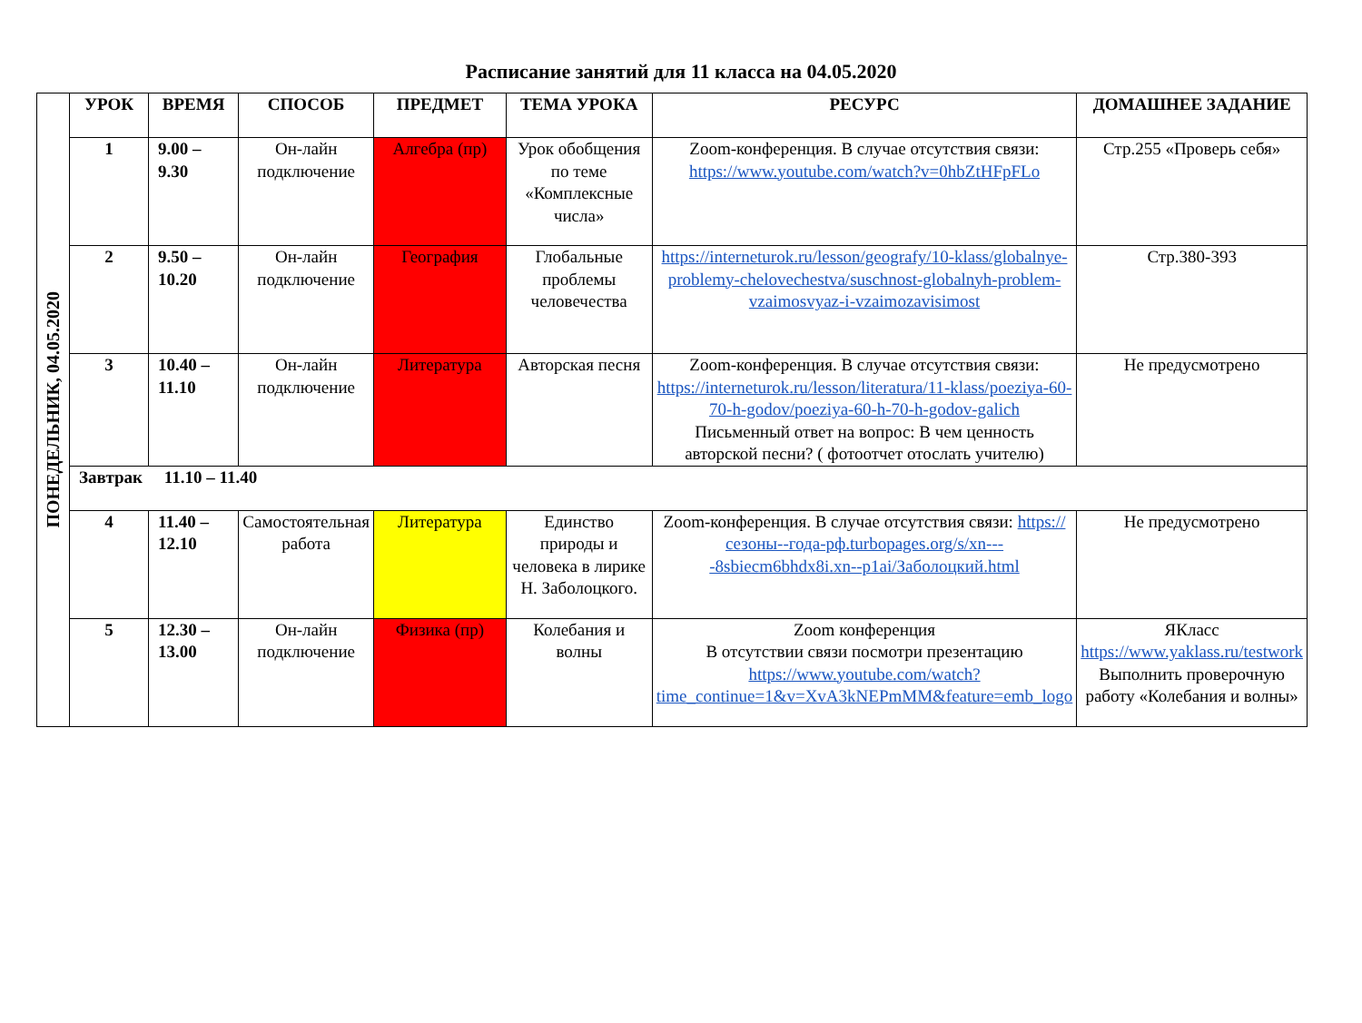Расписание занятий для 11 класса на 04.05.2020
| ПОНЕДЕЛЬНИК, 04.05.2020 | УРОК | ВРЕМЯ | СПОСОБ | ПРЕДМЕТ | ТЕМА УРОКА | РЕСУРС | ДОМАШНЕЕ ЗАДАНИЕ |
| | 1 | 9.00 – 9.30 | Он-лайн подключение | Алгебра (пр) | Урок обобщения по теме «Комплексные числа» | Zoom-конференция. В случае отсутствия связи: https://www.youtube.com/watch?v=0hbZtHFpFLo | Стр.255 «Проверь себя» |
| | 2 | 9.50 – 10.20 | Он-лайн подключение | География | Глобальные проблемы человечества | https://interneturok.ru/lesson/geografy/10-klass/globalnye-problemy-chelovechestva/suschnost-globalnyh-problem-vzaimosvyaz-i-vzaimozavisimost | Стр.380-393 |
| | 3 | 10.40 – 11.10 | Он-лайн подключение | Литература | Авторская песня | Zoom-конференция. В случае отсутствия связи: https://interneturok.ru/lesson/literatura/11-klass/poeziya-60-70-h-godov/poeziya-60-h-70-h-godov-galich Письменный ответ на вопрос: В чем ценность авторской песни? ( фотоотчет отослать учителю) | Не предусмотрено |
| | Завтрак 11.10 – 11.40 | | | | | | |
| | 4 | 11.40 – 12.10 | Самостоятельная работа | Литература | Единство природы и человека в лирике Н. Заболоцкого. | Zoom-конференция. В случае отсутствия связи: https://сезоны--года-рф.turbopages.org/s/xn----8sbiecm6bhdx8i.xn--p1ai/Заболоцкий.html | Не предусмотрено |
| | 5 | 12.30 – 13.00 | Он-лайн подключение | Физика (пр) | Колебания и волны | Zoom конференция В отсутствии связи посмотри презентацию https://www.youtube.com/watch?time_continue=1&v=XvA3kNEPmMM&feature=emb_logo | ЯКласс https://www.yaklass.ru/testwork Выполнить проверочную работу «Колебания и волны» |